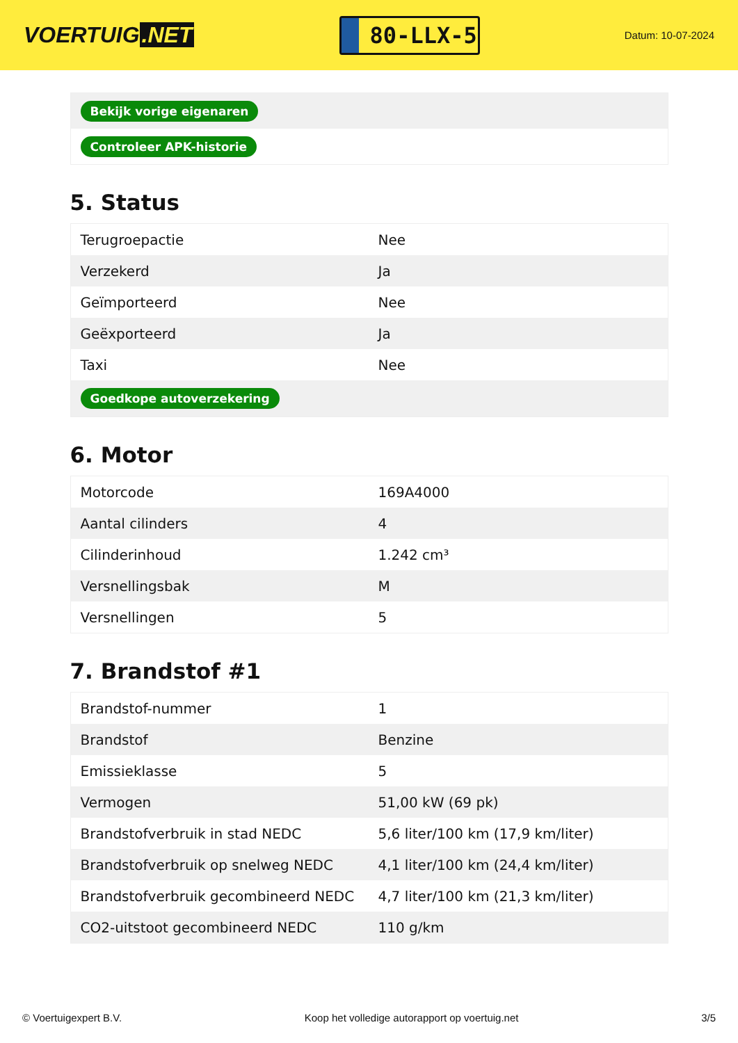VOERTUIG.NET
80-LLX-5
Datum: 10-07-2024
| Bekijk vorige eigenaren |
| Controleer APK-historie |
5. Status
| Terugroepactie | Nee |
| Verzekerd | Ja |
| Geïmporteerd | Nee |
| Geëxporteerd | Ja |
| Taxi | Nee |
| Goedkope autoverzekering | |
6. Motor
| Motorcode | 169A4000 |
| Aantal cilinders | 4 |
| Cilinderinhoud | 1.242 cm³ |
| Versnellingsbak | M |
| Versnellingen | 5 |
7. Brandstof #1
| Brandstof-nummer | 1 |
| Brandstof | Benzine |
| Emissieklasse | 5 |
| Vermogen | 51,00 kW (69 pk) |
| Brandstofverbruik in stad NEDC | 5,6 liter/100 km (17,9 km/liter) |
| Brandstofverbruik op snelweg NEDC | 4,1 liter/100 km (24,4 km/liter) |
| Brandstofverbruik gecombineerd NEDC | 4,7 liter/100 km (21,3 km/liter) |
| CO2-uitstoot gecombineerd NEDC | 110 g/km |
© Voertuigexpert B.V. Koop het volledige autorapport op voertuig.net 3/5